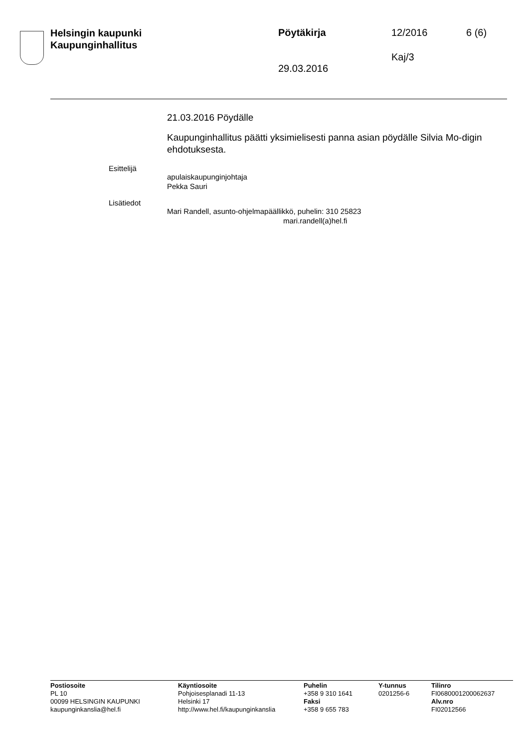Helsingin kaupunki
Kaupunginhallitus
Pöytäkirja 12/2016 6 (6)
Kaj/3
29.03.2016
21.03.2016 Pöydälle
Kaupunginhallitus päätti yksimielisesti panna asian pöydälle Silvia Mo-digin ehdotuksesta.
Esittelijä
apulaiskaupunginjohtaja
Pekka Sauri
Lisätiedot
Mari Randell, asunto-ohjelmapäällikkö, puhelin: 310 25823
mari.randell(a)hel.fi
Postiosoite
PL 10
00099 HELSINGIN KAUPUNKI
kaupunginkanslia@hel.fi
Käyntiosoite
Pohjoisesplanadi 11-13
Helsinki 17
http://www.hel.fi/kaupunginkanslia
Puhelin
+358 9 310 1641
Faksi
+358 9 655 783
Y-tunnus
0201256-6
Tilinro
FI0680001200062637
Alv.nro
FI02012566